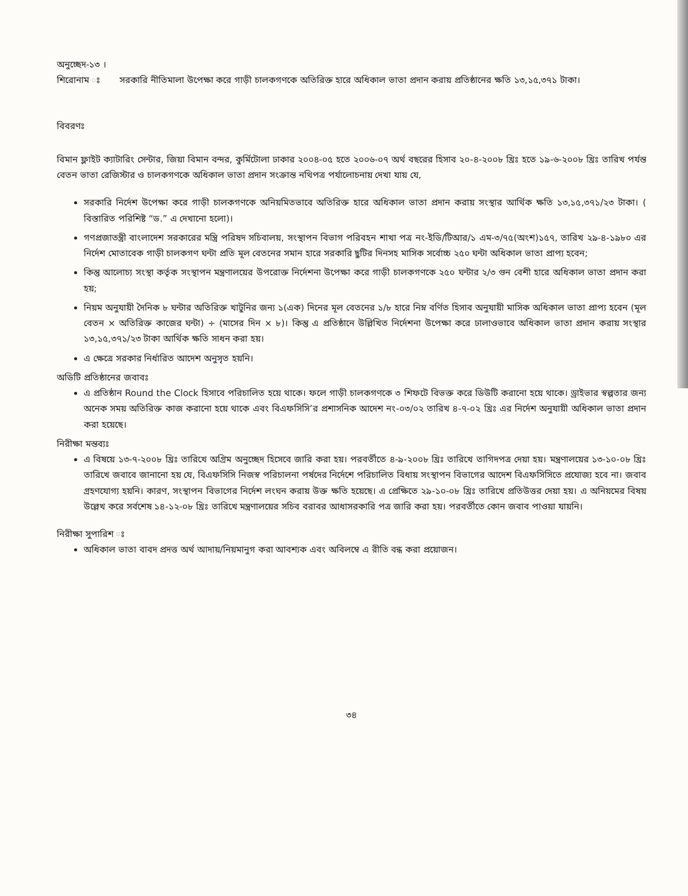অনুচ্ছেদ-১৩ ।
শিরোনাম ঃ সরকারি নীতিমালা উপেক্ষা করে গাড়ী চালকগণকে অতিরিক্ত হারে অধিকাল ভাতা প্রদান করায় প্রতিষ্ঠানের ক্ষতি ১৩,১৫,৩৭১ টাকা।
বিবরণঃ
বিমান ফ্লাইট ক্যাটারিং সেন্টার, জিয়া বিমান বন্দর, কুর্মিটোলা ঢাকার ২০০৪-০৫ হতে ২০০৬-০৭ অর্থ বছরের হিসাব ২০-৪-২০০৮ খ্রিঃ হতে ১৯-৬-২০০৮ খ্রিঃ তারিখ পর্যন্ত বেতন ভাতা রেজিস্টার ও চালকগণকে অধিকাল ভাতা প্রদান সংক্রান্ত নথিপত্র পর্যালোচনায় দেখা যায় যে,
সরকারি নির্দেশ উপেক্ষা করে গাড়ী চালকগণকে অনিয়মিতভাবে অতিরিক্ত হারে অধিকাল ভাতা প্রদান করায় সংস্থার আর্থিক ক্ষতি ১৩,১৫,৩৭১/২৩ টাকা। ( বিস্তারিত পরিশিষ্ট “ড.” এ দেখানো হলো)।
গণপ্রজাতন্ত্রী বাংলাদেশ সরকারের মন্ত্রি পরিষদ সচিবালয়, সংস্থাপন বিভাগ পরিবহন শাখা পত্র নং-ইডি/টিআর/১ এম-৩/৭৫(অংশ)১৫৭, তারিখ ২৯-৪-১৯৮০ এর নির্দেশ মোতাবেক গাড়ী চালকগণ ঘন্টা প্রতি মূল বেতনের সমান হারে সরকারি ছুটির দিনসহ মাসিক সর্বোচ্চ ২৫০ ঘন্টা অধিকাল ভাতা প্রাপ্য হবেন;
কিন্তু আলোচ্য সংস্থা কর্তৃক সংস্থাপন মন্ত্রণালয়ের উপরোক্ত নির্দেশনা উপেক্ষা করে গাড়ী চালকগণকে ২৫০ ঘন্টার ২/৩ গুন বেশী হারে অধিকাল ভাতা প্রদান করা হয়;
নিয়ম অনুযায়ী দৈনিক ৮ ঘন্টার অতিরিক্ত খাটুনির জন্য ১(এক) দিনের মূল বেতনের ১/৮ হারে নিম্ন বর্ণিত হিসাব অনুযায়ী মাসিক অধিকাল ভাতা প্রাপ্য হবেন (মূল বেতন × অতিরিক্ত কাজের ঘন্টা) ÷ (মাসের দিন × ৮)। কিন্তু এ প্রতিষ্ঠানে উল্লিখিত নির্দেশনা উপেক্ষা করে ঢালাওভাবে অধিকাল ভাতা প্রদান করায় সংস্থার ১৩,১৫,৩৭১/২৩ টাকা আর্থিক ক্ষতি সাধন করা হয়।
এ ক্ষেত্রে সরকার নির্ধারিত আদেশ অনুসৃত হয়নি।
অডিটি প্রতিষ্ঠানের জবাবঃ
এ প্রতিষ্ঠান Round the Clock হিসাবে পরিচালিত হয়ে থাকে। ফলে গাড়ী চালকগণকে ৩ শিফটে বিভক্ত করে ডিউটি করানো হয়ে থাকে। ড্রাইভার স্বল্পতার জন্য অনেক সময় অতিরিক্ত কাজ করানো হয়ে থাকে এবং বিএফসিসি’র প্রশাসনিক আদেশ নং-০৩/০২ তারিখ ৪-৭-০২ খ্রিঃ এর নির্দেশ অনুযায়ী অধিকাল ভাতা প্রদান করা হয়েছে।
নিরীক্ষা মন্তব্যঃ
এ বিষয়ে ১৩-৭-২০০৮ খ্রিঃ তারিখে অগ্রিম অনুচ্ছেদ হিসেবে জারি করা হয়। পরবর্তীতে ৪-৯-২০০৮ খ্রিঃ তারিখে তাগিদপত্র দেয়া হয়। মন্ত্রণালয়ের ১৩-১০-০৮ খ্রিঃ তারিখে জবাবে জানানো হয় যে, বিএফসিসি নিজস্ব পরিচালনা পর্ষদের নির্দেশে পরিচালিত বিধায় সংস্থাপন বিভাগের আদেশ বিএফসিসিতে প্রযোজ্য হবে না। জবাব গ্রহণযোগ্য হয়নি। কারণ, সংস্থাপন বিভাগের নির্দেশ লংঘন করায় উক্ত ক্ষতি হয়েছে। এ প্রেক্ষিতে ২৯-১০-০৮ খ্রিঃ তারিখে প্রতিউত্তর দেয়া হয়। এ অনিয়মের বিষয় উল্লেখ করে সর্বশেষ ১৪-১২-০৮ খ্রিঃ তারিখে মন্ত্রণালয়ের সচিব বরাবর আধাসরকারি পত্র জারি করা হয়। পরবর্তীতে কোন জবাব পাওয়া যায়নি।
নিরীক্ষা সুপারিশ ঃ
অধিকাল ভাতা বাবদ প্রদত্ত অর্থ আদায়/নিয়মানুগ করা আবশ্যক এবং অবিলম্বে এ রীতি বন্ধ করা প্রয়োজন।
৩৪